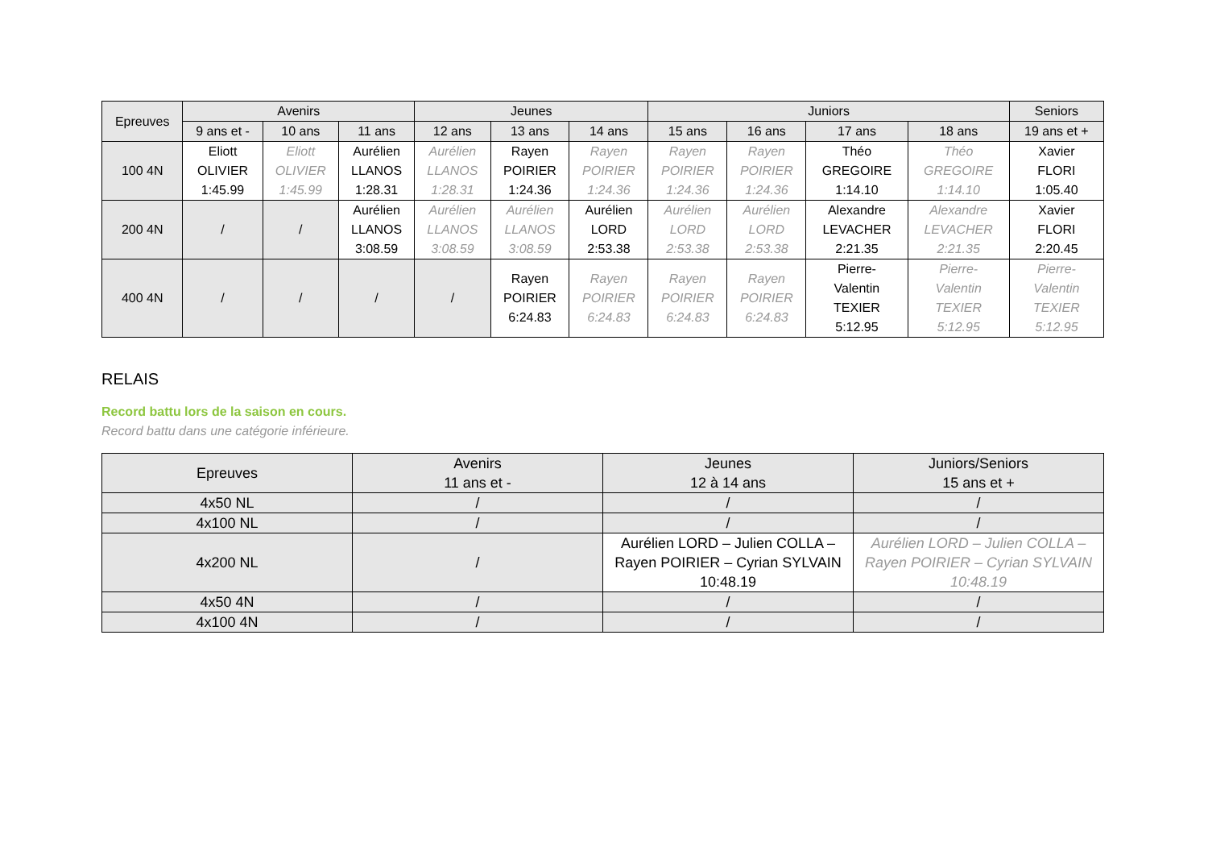| Epreuves | Avenirs | | | Jeunes | | | Juniors | | | | Seniors |
| --- | --- | --- | --- | --- | --- | --- | --- | --- | --- | --- | --- |
| | 9 ans et - | 10 ans | 11 ans | 12 ans | 13 ans | 14 ans | 15 ans | 16 ans | 17 ans | 18 ans | 19 ans et + |
| 100 4N | Eliott OLIVIER 1:45.99 | Eliott OLIVIER 1:45.99 | Aurélien LLANOS 1:28.31 | Aurélien LLANOS 1:28.31 | Rayen POIRIER 1:24.36 | Rayen POIRIER 1:24.36 | Rayen POIRIER 1:24.36 | Rayen POIRIER 1:24.36 | Théo GREGOIRE 1:14.10 | Théo GREGOIRE 1:14.10 | Xavier FLORI 1:05.40 |
| 200 4N | / | / | Aurélien LLANOS 3:08.59 | Aurélien LLANOS 3:08.59 | Aurélien LLANOS 3:08.59 | Aurélien LORD 2:53.38 | Aurélien LORD 2:53.38 | Aurélien LORD 2:53.38 | Alexandre LEVACHER 2:21.35 | Alexandre LEVACHER 2:21.35 | Xavier FLORI 2:20.45 |
| 400 4N | / | / | / | / | Rayen POIRIER 6:24.83 | Rayen POIRIER 6:24.83 | Rayen POIRIER 6:24.83 | Rayen POIRIER 6:24.83 | Pierre- Valentin TEXIER 5:12.95 | Pierre- Valentin TEXIER 5:12.95 | Pierre- Valentin TEXIER 5:12.95 |
RELAIS
Record battu lors de la saison en cours.
Record battu dans une catégorie inférieure.
| Epreuves | Avenirs 11 ans et - | Jeunes 12 à 14 ans | Juniors/Seniors 15 ans et + |
| --- | --- | --- | --- |
| 4x50 NL | / | / | / |
| 4x100 NL | / | / | / |
| 4x200 NL | / | Aurélien LORD – Julien COLLA – Rayen POIRIER – Cyrian SYLVAIN 10:48.19 | Aurélien LORD – Julien COLLA – Rayen POIRIER – Cyrian SYLVAIN 10:48.19 |
| 4x50 4N | / | / | / |
| 4x100 4N | / | / | / |